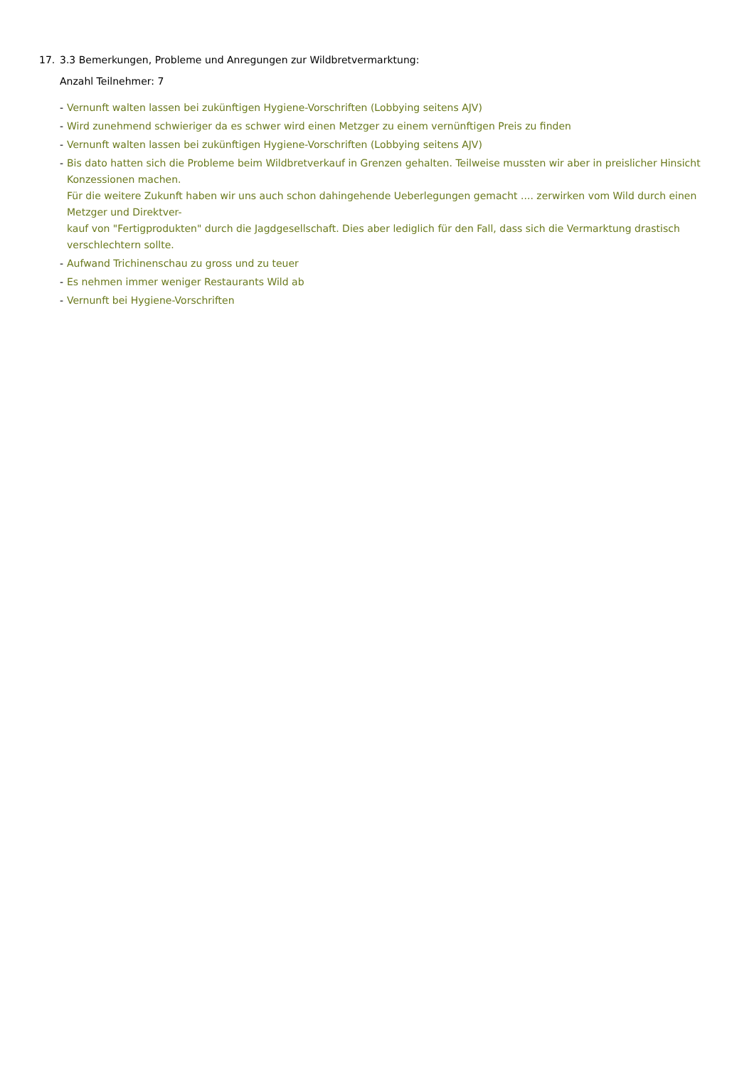17. 3.3 Bemerkungen, Probleme und Anregungen zur Wildbretvermarktung:
Anzahl Teilnehmer: 7
- Vernunft walten lassen bei zukünftigen Hygiene-Vorschriften (Lobbying seitens AJV)
- Wird zunehmend schwieriger da es schwer wird einen Metzger zu einem vernünftigen Preis zu finden
- Vernunft walten lassen bei zukünftigen Hygiene-Vorschriften (Lobbying seitens AJV)
- Bis dato hatten sich die Probleme beim Wildbretverkauf in Grenzen gehalten. Teilweise mussten wir aber in preislicher Hinsicht Konzessionen machen.
Für die weitere Zukunft haben wir uns auch schon dahingehende Ueberlegungen gemacht .... zerwirken vom Wild durch einen Metzger und Direktver-
kauf von "Fertigprodukten" durch die Jagdgesellschaft. Dies aber lediglich für den Fall, dass sich die Vermarktung drastisch verschlechtern sollte.
- Aufwand Trichinenschau zu gross und zu teuer
- Es nehmen immer weniger Restaurants Wild ab
- Vernunft bei Hygiene-Vorschriften